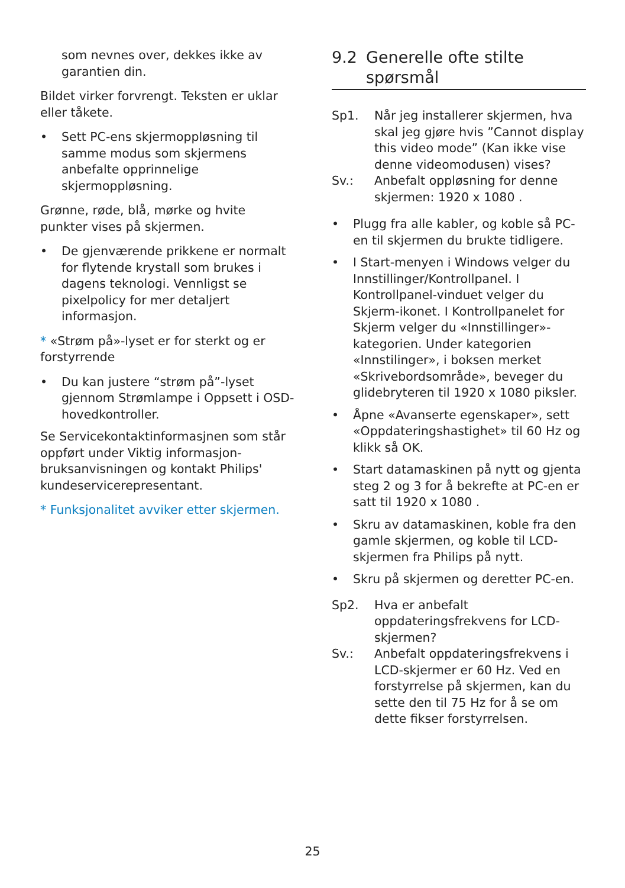som nevnes over, dekkes ikke av garantien din.
Bildet virker forvrengt. Teksten er uklar eller tåkete.
• Sett PC-ens skjermoppløsning til samme modus som skjermens anbefalte opprinnelige skjermoppløsning.
Grønne, røde, blå, mørke og hvite punkter vises på skjermen.
• De gjenværende prikkene er normalt for flytende krystall som brukes i dagens teknologi. Vennligst se pixelpolicy for mer detaljert informasjon.
* «Strøm på»-lyset er for sterkt og er forstyrrende
• Du kan justere “strøm på”-lyset gjennom Strømlampe i Oppsett i OSD-hovedkontroller.
Se Servicekontaktinformasjnen som står oppført under Viktig informasjon-bruksanvisningen og kontakt Philips' kundeservicerepresentant.
* Funksjonalitet avviker etter skjermen.
9.2 Generelle ofte stilte spørsmål
Sp1. Når jeg installerer skjermen, hva skal jeg gjøre hvis ”Cannot display this video mode” (Kan ikke vise denne videomodusen) vises?
Sv.: Anbefalt oppløsning for denne skjermen: 1920 x 1080 .
• Plugg fra alle kabler, og koble så PC-en til skjermen du brukte tidligere.
• I Start-menyen i Windows velger du Innstillinger/Kontrollpanel. I Kontrollpanel-vinduet velger du Skjerm-ikonet. I Kontrollpanelet for Skjerm velger du «Innstillinger»-kategorien. Under kategorien «Innstilinger», i boksen merket «Skrivebordsområde», beveger du glidebryteren til 1920 x 1080 piksler.
• Åpne «Avanserte egenskaper», sett «Oppdateringshastighet» til 60 Hz og klikk så OK.
• Start datamaskinen på nytt og gjenta steg 2 og 3 for å bekrefte at PC-en er satt til 1920 x 1080 .
• Skru av datamaskinen, koble fra den gamle skjermen, og koble til LCD-skjermen fra Philips på nytt.
• Skru på skjermen og deretter PC-en.
Sp2. Hva er anbefalt oppdateringsfrekvens for LCD-skjermen?
Sv.: Anbefalt oppdateringsfrekvens i LCD-skjermer er 60 Hz. Ved en forstyrrelse på skjermen, kan du sette den til 75 Hz for å se om dette fikser forstyrrelsen.
25